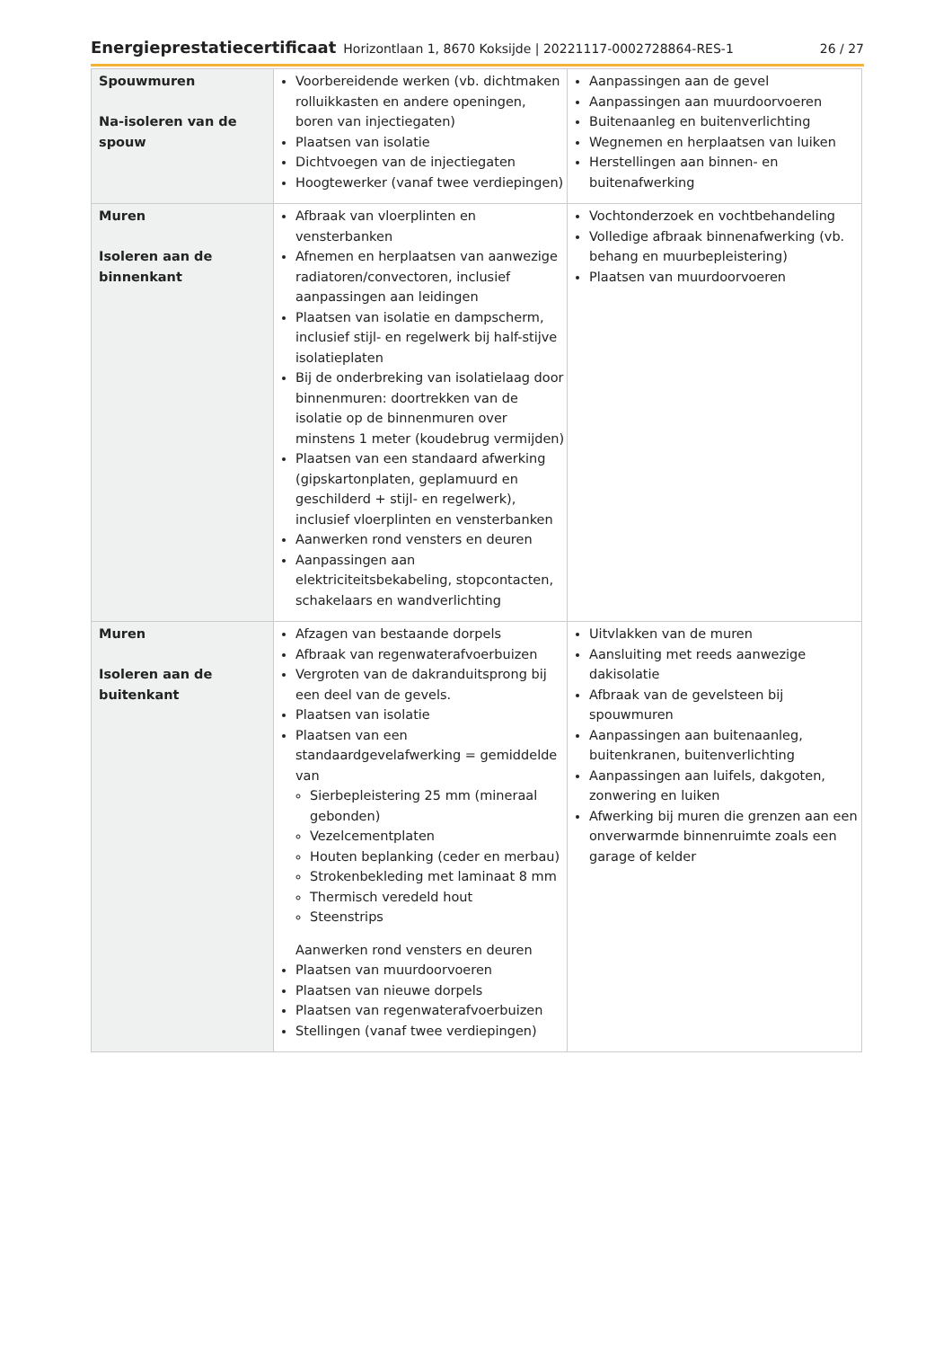Energieprestatiecertificaat Horizontlaan 1, 8670 Koksijde | 20221117-0002728864-RES-1 26 / 27
| Spouwmuren Na-isoleren van de spouw | Voorbereidende werken (vb. dichtmaken rolluikkasten en andere openingen, boren van injectiegaten) Plaatsen van isolatie Dichtvoegen van de injectiegaten Hoogtewerker (vanaf twee verdiepingen) | Aanpassingen aan de gevel Aanpassingen aan muurdoorvoeren Buitenaanleg en buitenverlichting Wegnemen en herplaatsen van luiken Herstellingen aan binnen- en buitenafwerking |
| Muren Isoleren aan de binnenkant | Afbraak van vloerplinten en vensterbanken Afnemen en herplaatsen van aanwezige radiatoren/convectoren, inclusief aanpassingen aan leidingen Plaatsen van isolatie en dampscherm, inclusief stijl- en regelwerk bij half-stijve isolatieplaten Bij de onderbreking van isolatielaag door binnenmuren: doortrekken van de isolatie op de binnenmuren over minstens 1 meter (koudebrug vermijden) Plaatsen van een standaard afwerking (gipskartonplaten, geplamuurd en geschilderd + stijl- en regelwerk), inclusief vloerplinten en vensterbanken Aanwerken rond vensters en deuren Aanpassingen aan elektriciteitsbekabeling, stopcontacten, schakelaars en wandverlichting | Vochtonderzoek en vochtbehandeling Volledige afbraak binnenafwerking (vb. behang en muurbepleistering) Plaatsen van muurdoorvoeren |
| Muren Isoleren aan de buitenkant | Afzagen van bestaande dorpels Afbraak van regenwaterafvoerbuizen Vergroten van de dakranduitsprong bij een deel van de gevels. Plaatsen van isolatie Plaatsen van een standaardgevelafwerking = gemiddelde van Sierbepleistering 25 mm (mineraal gebonden) Vezelcementplaten Houten beplanking (ceder en merbau) Strokenbekleding met laminaat 8 mm Thermisch veredeld hout Steenstrips Aanwerken rond vensters en deuren Plaatsen van muurdoorvoeren Plaatsen van nieuwe dorpels Plaatsen van regenwaterafvoerbuizen Stellingen (vanaf twee verdiepingen) | Uitvlakken van de muren Aansluiting met reeds aanwezige dakisolatie Afbraak van de gevelsteen bij spouwmuren Aanpassingen aan buitenaanleg, buitenkranen, buitenverlichting Aanpassingen aan luifels, dakgoten, zonwering en luiken Afwerking bij muren die grenzen aan een onverwarmde binnenruimte zoals een garage of kelder |